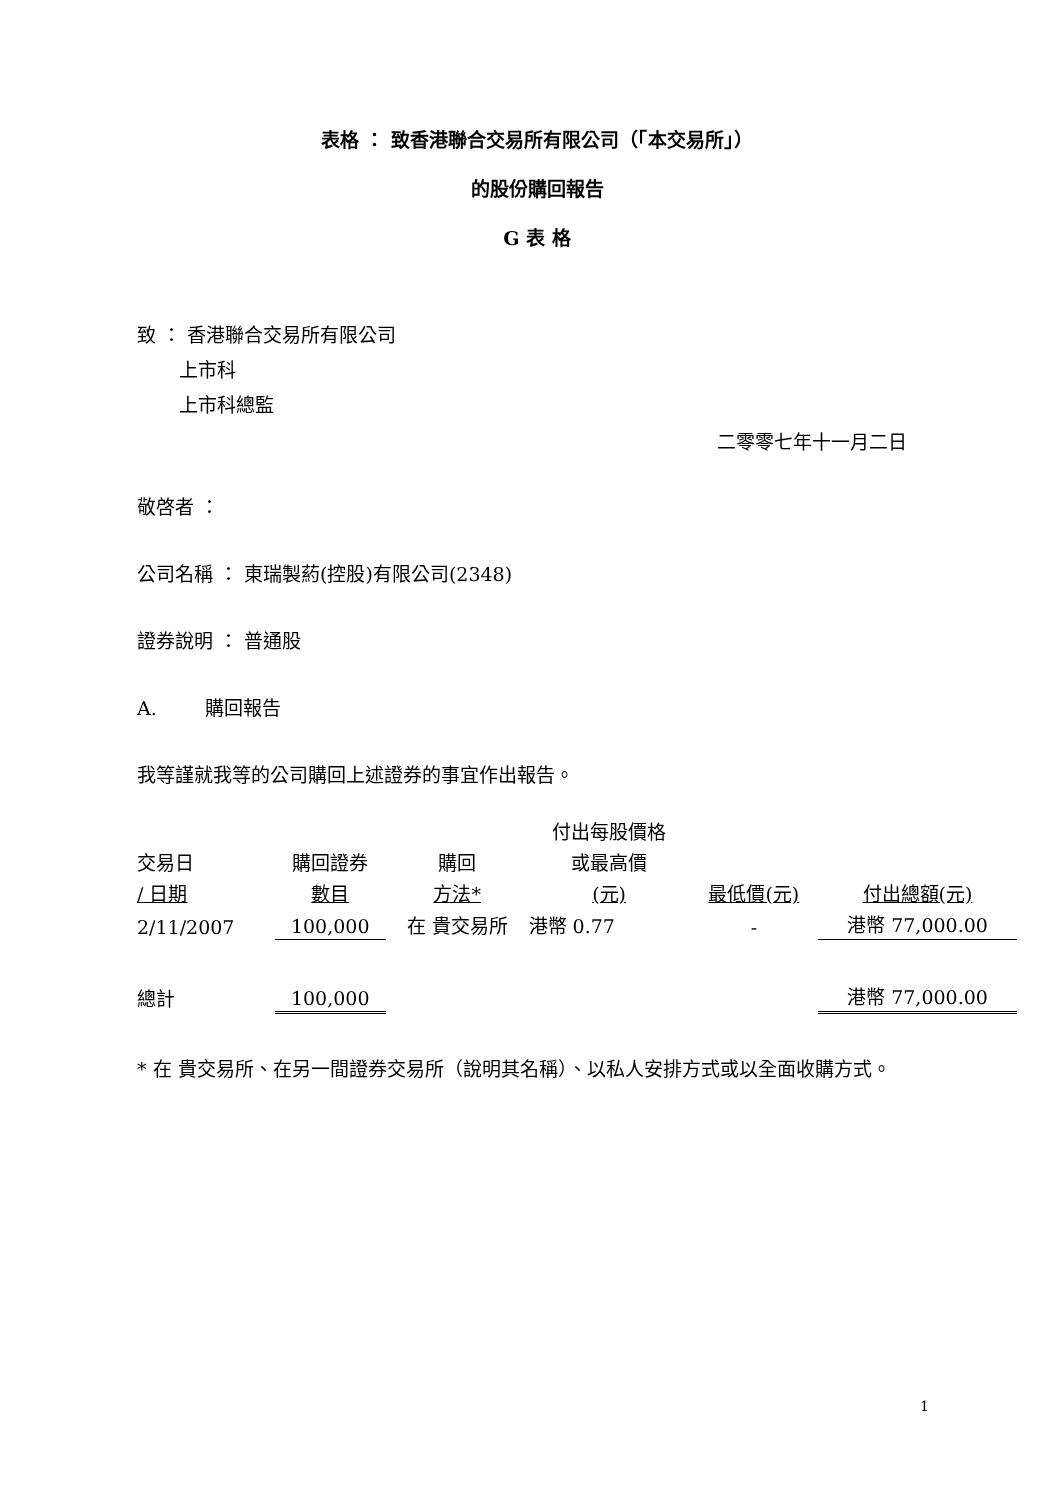表格 ： 致香港聯合交易所有限公司（「本交易所」）
的股份購回報告
G 表 格
致 ： 香港聯合交易所有限公司
上市科
上市科總監
二零零七年十一月二日
敬啓者 ：
公司名稱 ： 東瑞製葯(控股)有限公司(2348)
證券說明 ： 普通股
A. 購回報告
我等謹就我等的公司購回上述證券的事宜作出報告。
| | | | 付出每股價格 | | |
| 交易日 | 購回證券 | 購回 | 或最高價 | | |
| / 日期 | 數目 | 方法* | (元) | 最低價(元) | 付出總額(元) |
| 2/11/2007 | 100,000 | 在 貴交易所 | 港幣 0.77 | - | 港幣 77,000.00 |
| 總計 | 100,000 | | | | 港幣 77,000.00 |
* 在 貴交易所、在另一間證券交易所（說明其名稱）、以私人安排方式或以全面收購方式。
1